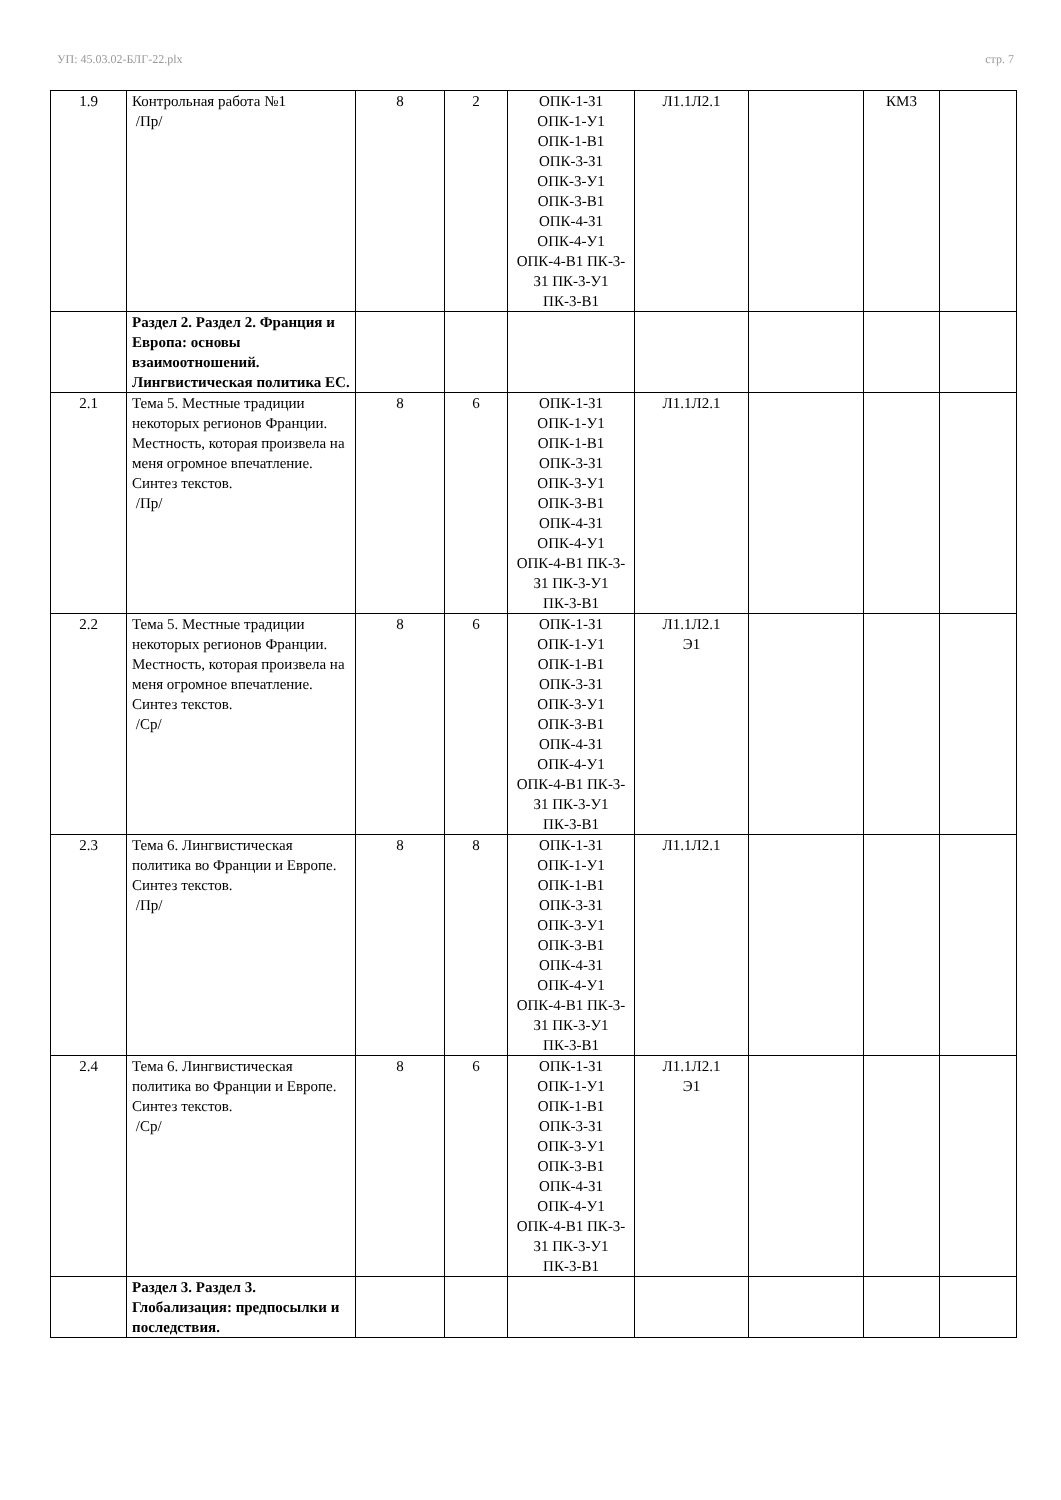УП: 45.03.02-БЛГ-22.plx стр. 7
| 1.9 | Контрольная работа №1 /Пр/ | 8 | 2 | ОПК-1-З1 ОПК-1-У1 ОПК-1-В1 ОПК-3-З1 ОПК-3-У1 ОПК-3-В1 ОПК-4-З1 ОПК-4-У1 ОПК-4-В1 ПК-3-З1 ПК-3-У1 ПК-3-В1 | Л1.1Л2.1 | | КМ3 | |
| | Раздел 2. Раздел 2. Франция и Европа: основы взаимоотношений. Лингвистическая политика ЕС. | | | | | | | |
| 2.1 | Тема 5. Местные традиции некоторых регионов Франции. Местность, которая произвела на меня огромное впечатление. Синтез текстов. /Пр/ | 8 | 6 | ОПК-1-З1 ОПК-1-У1 ОПК-1-В1 ОПК-3-З1 ОПК-3-У1 ОПК-3-В1 ОПК-4-З1 ОПК-4-У1 ОПК-4-В1 ПК-3-З1 ПК-3-У1 ПК-3-В1 | Л1.1Л2.1 | | | |
| 2.2 | Тема 5. Местные традиции некоторых регионов Франции. Местность, которая произвела на меня огромное впечатление. Синтез текстов. /Ср/ | 8 | 6 | ОПК-1-З1 ОПК-1-У1 ОПК-1-В1 ОПК-3-З1 ОПК-3-У1 ОПК-3-В1 ОПК-4-З1 ОПК-4-У1 ОПК-4-В1 ПК-3-З1 ПК-3-У1 ПК-3-В1 | Л1.1Л2.1 Э1 | | | |
| 2.3 | Тема 6. Лингвистическая политика во Франции и Европе. Синтез текстов. /Пр/ | 8 | 8 | ОПК-1-З1 ОПК-1-У1 ОПК-1-В1 ОПК-3-З1 ОПК-3-У1 ОПК-3-В1 ОПК-4-З1 ОПК-4-У1 ОПК-4-В1 ПК-3-З1 ПК-3-У1 ПК-3-В1 | Л1.1Л2.1 | | | |
| 2.4 | Тема 6. Лингвистическая политика во Франции и Европе. Синтез текстов. /Ср/ | 8 | 6 | ОПК-1-З1 ОПК-1-У1 ОПК-1-В1 ОПК-3-З1 ОПК-3-У1 ОПК-3-В1 ОПК-4-З1 ОПК-4-У1 ОПК-4-В1 ПК-3-З1 ПК-3-У1 ПК-3-В1 | Л1.1Л2.1 Э1 | | | |
| | Раздел 3. Раздел 3. Глобализация: предпосылки и последствия. | | | | | | | |